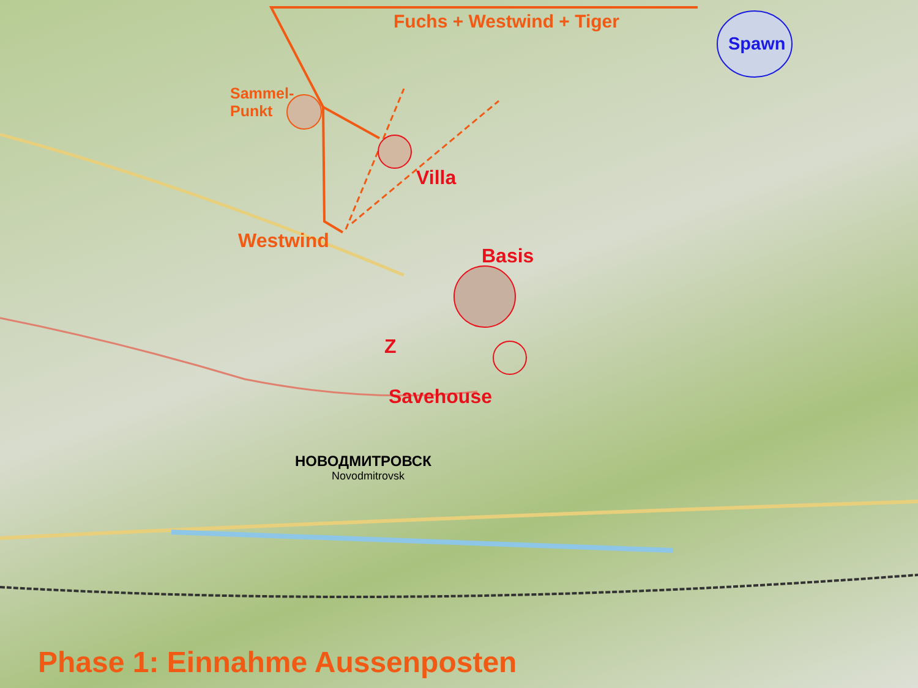Fuchs + Westwind + Tiger
Spawn
Sammel-
Punkt
Villa
Westwind
Basis
Z
Savehouse
НОВОДМИТРОВСК
Novodmitrovsk
Phase 1: Einnahme Aussenposten